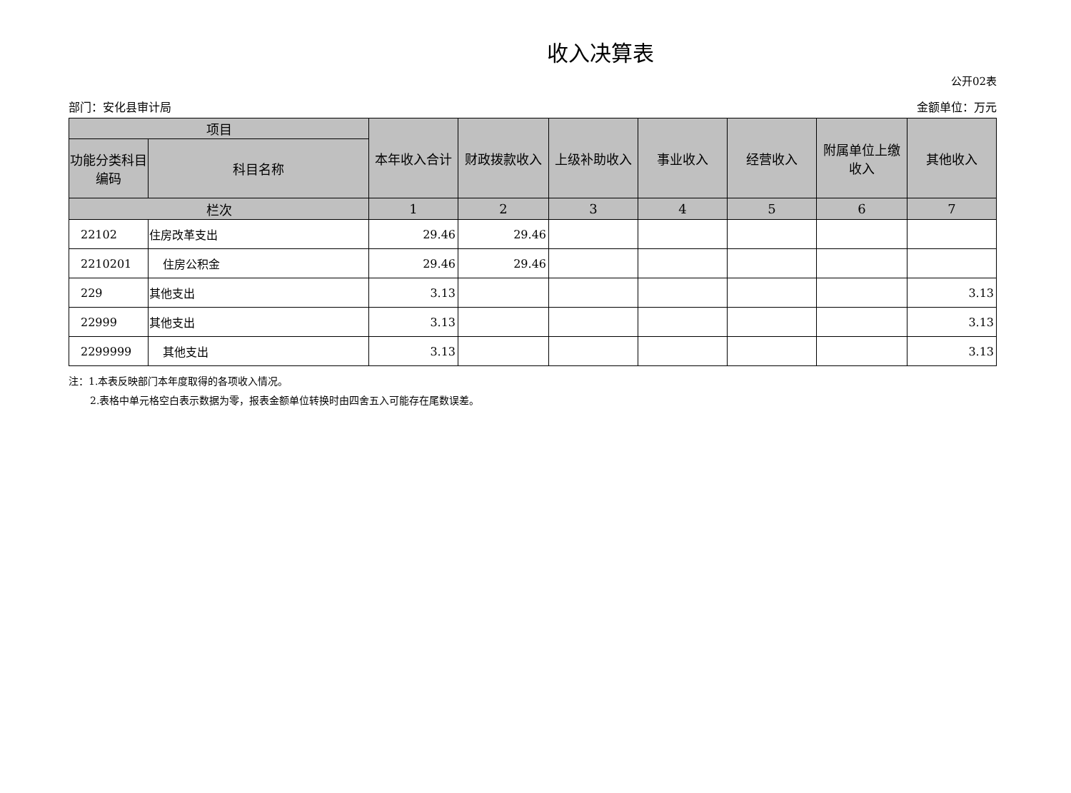收入决算表
公开02表
部门：安化县审计局 金额单位：万元
| 项目 | | 本年收入合计 | 财政拨款收入 | 上级补助收入 | 事业收入 | 经营收入 | 附属单位上缴收入 | 其他收入 |
| --- | --- | --- | --- | --- | --- | --- | --- | --- |
| 功能分类科目编码 | 科目名称 | | | | | | | |
| 栏次 | | 1 | 2 | 3 | 4 | 5 | 6 | 7 |
| 22102 | 住房改革支出 | 29.46 | 29.46 | | | | | |
| 2210201 | 住房公积金 | 29.46 | 29.46 | | | | | |
| 229 | 其他支出 | 3.13 | | | | | | 3.13 |
| 22999 | 其他支出 | 3.13 | | | | | | 3.13 |
| 2299999 | 其他支出 | 3.13 | | | | | | 3.13 |
注：1.本表反映部门本年度取得的各项收入情况。
2.表格中单元格空白表示数据为零，报表金额单位转换时由四舍五入可能存在尾数误差。